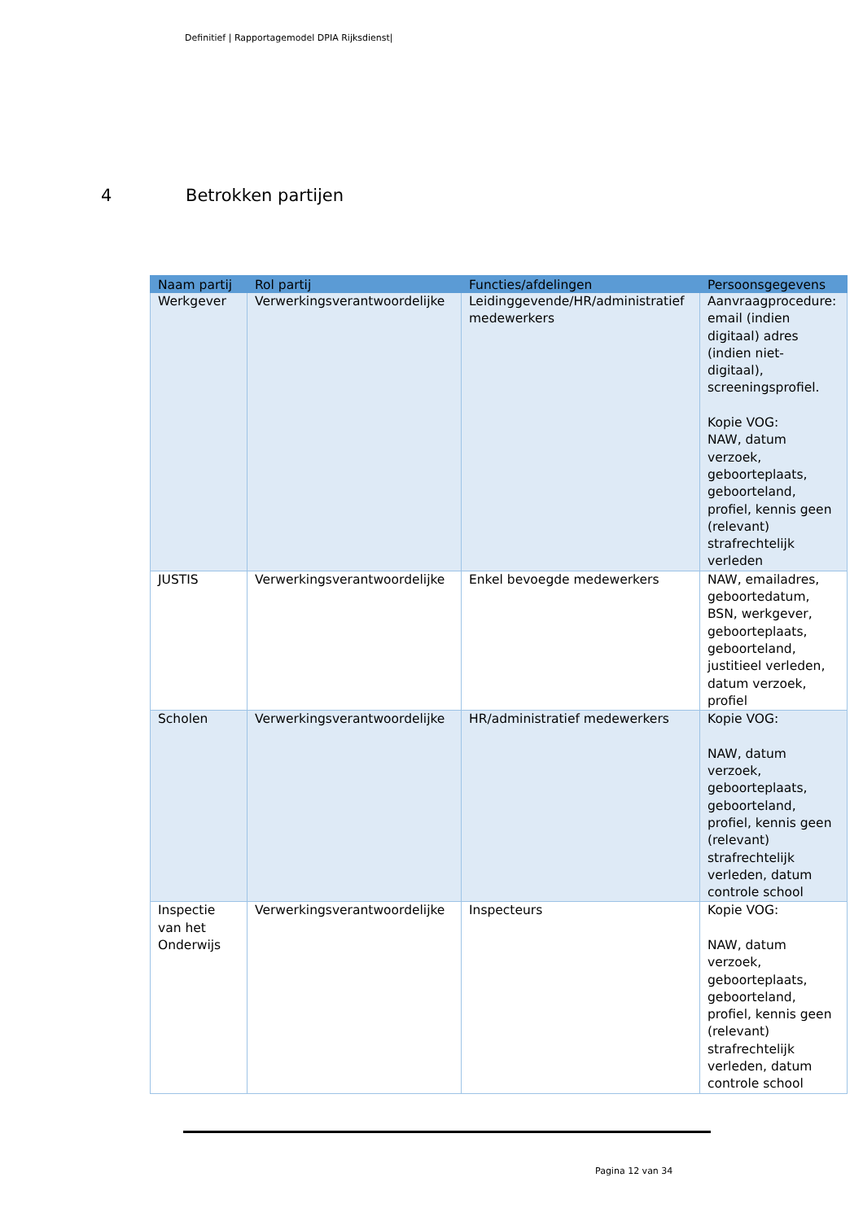Definitief | Rapportagemodel DPIA Rijksdienst|
4 Betrokken partijen
| Naam partij | Rol partij | Functies/afdelingen | Persoonsgegevens |
| --- | --- | --- | --- |
| Werkgever | Verwerkingsverantwoordelijke | Leidinggevende/HR/administratief medewerkers | Aanvraagprocedure: email (indien digitaal) adres (indien niet-digitaal), screeningsprofiel. Kopie VOG: NAW, datum verzoek, geboorteplaats, geboorteland, profiel, kennis geen (relevant) strafrechtelijk verleden |
| JUSTIS | Verwerkingsverantwoordelijke | Enkel bevoegde medewerkers | NAW, emailadres, geboortedatum, BSN, werkgever, geboorteplaats, geboorteland, justitieel verleden, datum verzoek, profiel |
| Scholen | Verwerkingsverantwoordelijke | HR/administratief medewerkers | Kopie VOG: NAW, datum verzoek, geboorteplaats, geboorteland, profiel, kennis geen (relevant) strafrechtelijk verleden, datum controle school |
| Inspectie van het Onderwijs | Verwerkingsverantwoordelijke | Inspecteurs | Kopie VOG: NAW, datum verzoek, geboorteplaats, geboorteland, profiel, kennis geen (relevant) strafrechtelijk verleden, datum controle school |
Pagina 12 van 34